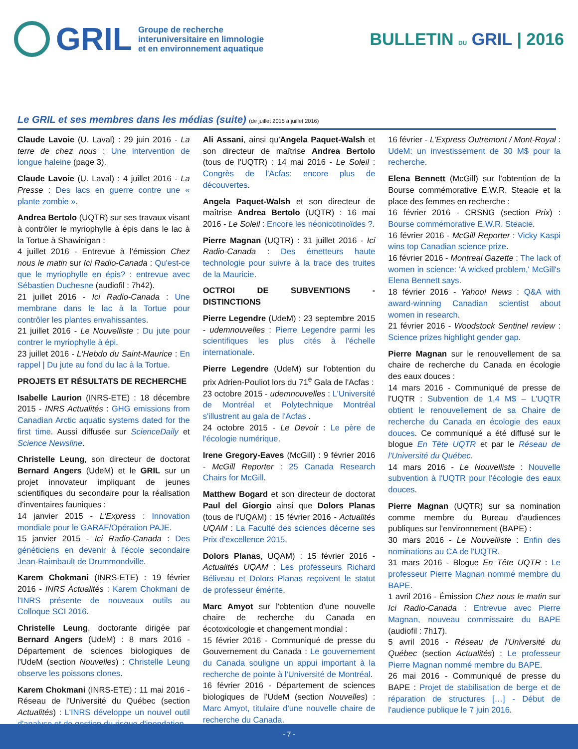GRIL
Groupe de recherche
interuniversitaire en limnologie
et en environnement aquatique
BULLETIN DU GRIL | 2016
Le GRIL et ses membres dans les médias (suite) (de juillet 2015 à juillet 2016)
Claude Lavoie (U. Laval) : 29 juin 2016 - La terre de chez nous : Une intervention de longue haleine (page 3).
Claude Lavoie (U. Laval) : 4 juillet 2016 - La Presse : Des lacs en guerre contre une « plante zombie ».
Andrea Bertolo (UQTR) sur ses travaux visant à contrôler le myriophylle à épis dans le lac à la Tortue à Shawinigan :
4 juillet 2016 - Entrevue à l'émission Chez nous le matin sur Ici Radio-Canada : Qu'est-ce que le myriophylle en épis? : entrevue avec Sébastien Duchesne (audiofil : 7h42).
21 juillet 2016 - Ici Radio-Canada : Une membrane dans le lac à la Tortue pour contrôler les plantes envahissantes.
21 juillet 2016 - Le Nouvelliste : Du jute pour contrer le myriophylle à épi.
23 juillet 2016 - L'Hebdo du Saint-Maurice : En rappel | Du jute au fond du lac à la Tortue.
PROJETS ET RÉSULTATS DE RECHERCHE
Isabelle Laurion (INRS-ETE) : 18 décembre 2015 - INRS Actualités : GHG emissions from Canadian Arctic aquatic systems dated for the first time. Aussi diffusée sur ScienceDaily et Science Newsline.
Christelle Leung, son directeur de doctorat Bernard Angers (UdeM) et le GRIL sur un projet innovateur impliquant de jeunes scientifiques du secondaire pour la réalisation d'inventaires fauniques :
14 janvier 2015 - L'Express : Innovation mondiale pour le GARAF/Opération PAJE.
15 janvier 2015 - Ici Radio-Canada : Des généticiens en devenir à l'école secondaire Jean-Raimbault de Drummondville.
Karem Chokmani (INRS-ETE) : 19 février 2016 - INRS Actualités : Karem Chokmani de l'INRS présente de nouveaux outils au Colloque SCI 2016.
Christelle Leung, doctorante dirigée par Bernard Angers (UdeM) : 8 mars 2016 - Département de sciences biologiques de l'UdeM (section Nouvelles) : Christelle Leung observe les poissons clones.
Karem Chokmani (INRS-ETE) : 11 mai 2016 - Réseau de l'Université du Québec (section Actualités) : L'INRS développe un nouvel outil d'analyse et de gestion du risque d'inondation.
Ali Assani, ainsi qu'Angela Paquet-Walsh et son directeur de maîtrise Andrea Bertolo (tous de l'UQTR) : 14 mai 2016 - Le Soleil : Congrès de l'Acfas: encore plus de découvertes.
Angela Paquet-Walsh et son directeur de maîtrise Andrea Bertolo (UQTR) : 16 mai 2016 - Le Soleil : Encore les néonicotinoïdes ?.
Pierre Magnan (UQTR) : 31 juillet 2016 - Ici Radio-Canada : Des émetteurs haute technologie pour suivre à la trace des truites de la Mauricie.
OCTROI DE SUBVENTIONS - DISTINCTIONS
Pierre Legendre (UdeM) : 23 septembre 2015 - udemnouvelles : Pierre Legendre parmi les scientifiques les plus cités à l'échelle internationale.
Pierre Legendre (UdeM) sur l'obtention du prix Adrien-Pouliot lors du 71<sup>e</sup> Gala de l'Acfas :
23 octobre 2015 - udemnouvelles : L'Université de Montréal et Polytechnique Montréal s'illustrent au gala de l'Acfas .
24 octobre 2015 - Le Devoir : Le père de l'écologie numérique.
Irene Gregory-Eaves (McGill) : 9 février 2016 - McGill Reporter : 25 Canada Research Chairs for McGill.
Matthew Bogard et son directeur de doctorat Paul del Giorgio ainsi que Dolors Planas (tous de l'UQAM) : 15 février 2016 - Actualités UQAM : La Faculté des sciences décerne ses Prix d'excellence 2015.
Dolors Planas, UQAM) : 15 février 2016 - Actualités UQAM : Les professeurs Richard Béliveau et Dolors Planas reçoivent le statut de professeur émérite.
Marc Amyot sur l'obtention d'une nouvelle chaire de recherche du Canada en écotoxicologie et changement mondial :
15 février 2016 - Communiqué de presse du Gouvernement du Canada : Le gouvernement du Canada souligne un appui important à la recherche de pointe à l'Université de Montréal.
16 février 2016 - Département de sciences biologiques de l'UdeM (section Nouvelles) : Marc Amyot, titulaire d'une nouvelle chaire de recherche du Canada.
16 février - L'Express Outremont / Mont-Royal : UdeM: un investissement de 30 M$ pour la recherche.
Elena Bennett (McGill) sur l'obtention de la Bourse commémorative E.W.R. Steacie et la place des femmes en recherche :
16 février 2016 - CRSNG (section Prix) : Bourse commémorative E.W.R. Steacie.
16 février 2016 - McGill Reporter : Vicky Kaspi wins top Canadian science prize.
16 février 2016 - Montreal Gazette : The lack of women in science: 'A wicked problem,' McGill's Elena Bennett says.
18 février 2016 - Yahoo! News : Q&A with award-winning Canadian scientist about women in research.
21 février 2016 - Woodstock Sentinel review : Science prizes highlight gender gap.
Pierre Magnan sur le renouvellement de sa chaire de recherche du Canada en écologie des eaux douces :
14 mars 2016 - Communiqué de presse de l'UQTR : Subvention de 1,4 M$ – L'UQTR obtient le renouvellement de sa Chaire de recherche du Canada en écologie des eaux douces. Ce communiqué a été diffusé sur le blogue En Tête UQTR et par le Réseau de l'Université du Québec.
14 mars 2016 - Le Nouvelliste : Nouvelle subvention à l'UQTR pour l'écologie des eaux douces.
Pierre Magnan (UQTR) sur sa nomination comme membre du Bureau d'audiences publiques sur l'environnement (BAPE) :
30 mars 2016 - Le Nouvelliste : Enfin des nominations au CA de l'UQTR.
31 mars 2016 - Blogue En Tête UQTR : Le professeur Pierre Magnan nommé membre du BAPE.
1 avril 2016 - Émission Chez nous le matin sur Ici Radio-Canada : Entrevue avec Pierre Magnan, nouveau commissaire du BAPE (audiofil : 7h17).
5 avril 2016 - Réseau de l'Université du Québec (section Actualités) : Le professeur Pierre Magnan nommé membre du BAPE.
26 mai 2016 - Communiqué de presse du BAPE : Projet de stabilisation de berge et de réparation de structures […] - Début de l'audience publique le 7 juin 2016.
- 7 -